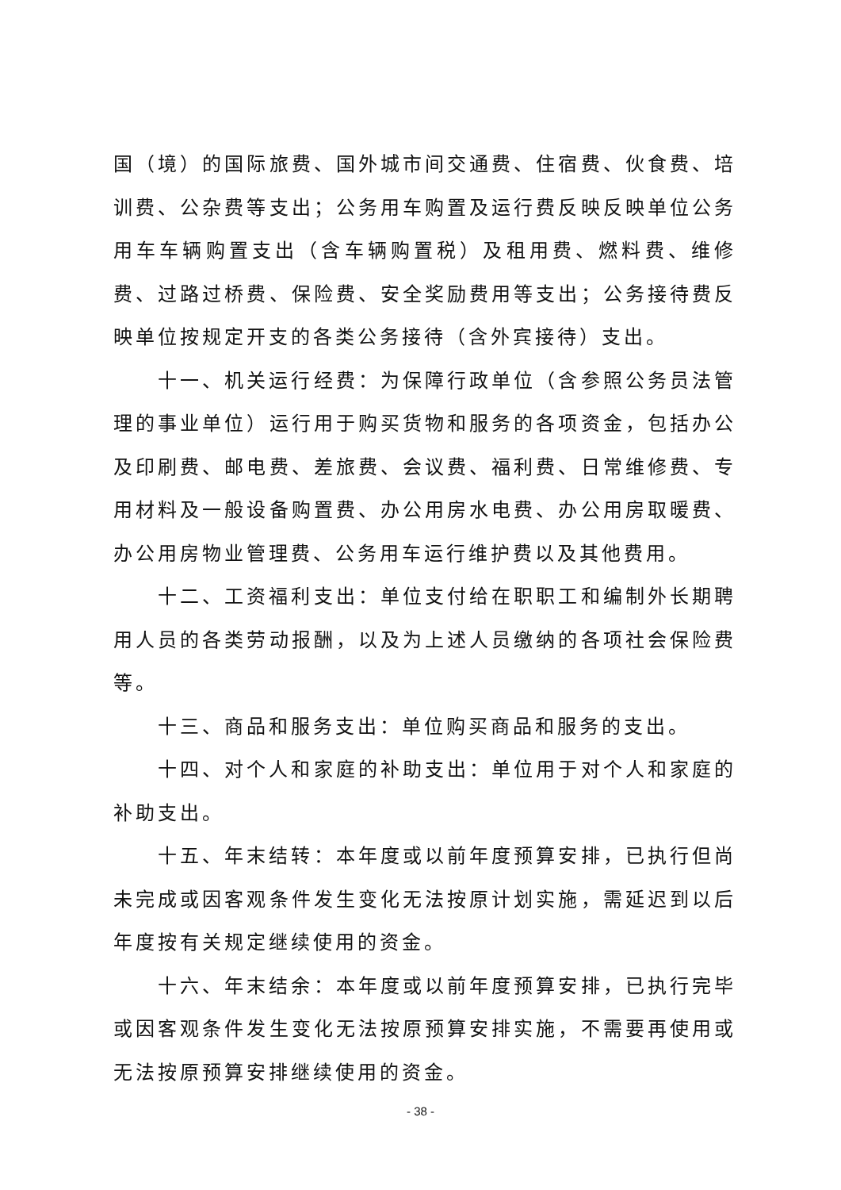国（境）的国际旅费、国外城市间交通费、住宿费、伙食费、培训费、公杂费等支出；公务用车购置及运行费反映反映单位公务用车车辆购置支出（含车辆购置税）及租用费、燃料费、维修费、过路过桥费、保险费、安全奖励费用等支出；公务接待费反映单位按规定开支的各类公务接待（含外宾接待）支出。
十一、机关运行经费：为保障行政单位（含参照公务员法管理的事业单位）运行用于购买货物和服务的各项资金，包括办公及印刷费、邮电费、差旅费、会议费、福利费、日常维修费、专用材料及一般设备购置费、办公用房水电费、办公用房取暖费、办公用房物业管理费、公务用车运行维护费以及其他费用。
十二、工资福利支出：单位支付给在职职工和编制外长期聘用人员的各类劳动报酬，以及为上述人员缴纳的各项社会保险费等。
十三、商品和服务支出：单位购买商品和服务的支出。
十四、对个人和家庭的补助支出：单位用于对个人和家庭的补助支出。
十五、年末结转：本年度或以前年度预算安排，已执行但尚未完成或因客观条件发生变化无法按原计划实施，需延迟到以后年度按有关规定继续使用的资金。
十六、年末结余：本年度或以前年度预算安排，已执行完毕或因客观条件发生变化无法按原预算安排实施，不需要再使用或无法按原预算安排继续使用的资金。
- 38 -